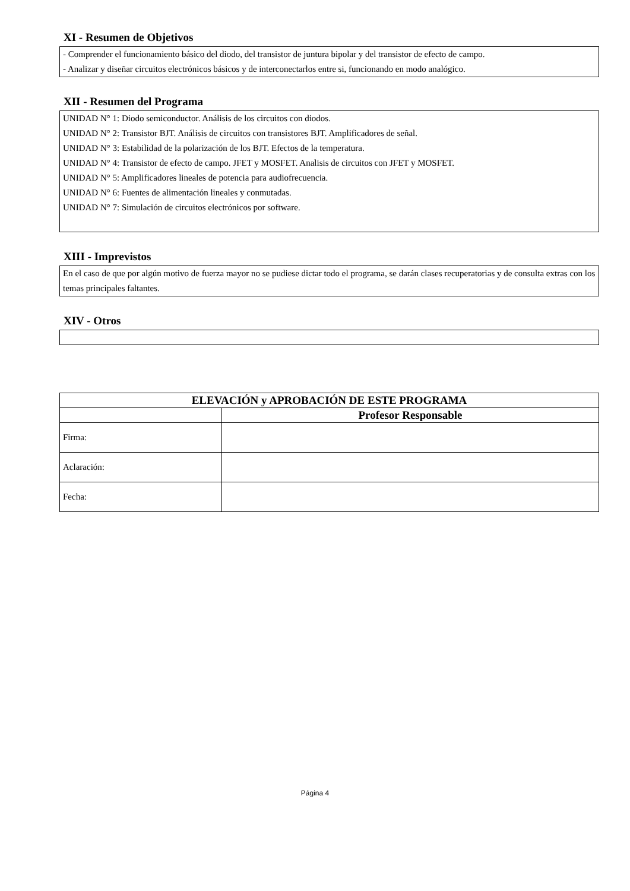XI - Resumen de Objetivos
- Comprender el funcionamiento básico del diodo, del transistor de juntura bipolar y del transistor de efecto de campo.
- Analizar y diseñar circuitos electrónicos básicos y de interconectarlos entre si, funcionando en modo analógico.
XII - Resumen del Programa
UNIDAD N° 1: Diodo semiconductor. Análisis de los circuitos con diodos.
UNIDAD N° 2: Transistor BJT. Análisis de circuitos con transistores BJT. Amplificadores de señal.
UNIDAD N° 3: Estabilidad de la polarización de los BJT. Efectos de la temperatura.
UNIDAD N° 4: Transistor de efecto de campo. JFET y MOSFET. Analisis de circuitos con JFET y MOSFET.
UNIDAD N° 5: Amplificadores lineales de potencia para audiofrecuencia.
UNIDAD N° 6: Fuentes de alimentación lineales y conmutadas.
UNIDAD N° 7: Simulación de circuitos electrónicos por software.
XIII - Imprevistos
En el caso de que por algún motivo de fuerza mayor no se pudiese dictar todo el programa, se darán clases recuperatorias y de consulta extras con los temas principales faltantes.
XIV - Otros
| ELEVACIÓN y APROBACIÓN DE ESTE PROGRAMA | |
| --- | --- |
| | Profesor Responsable |
| Firma: | |
| Aclaración: | |
| Fecha: | |
Página 4